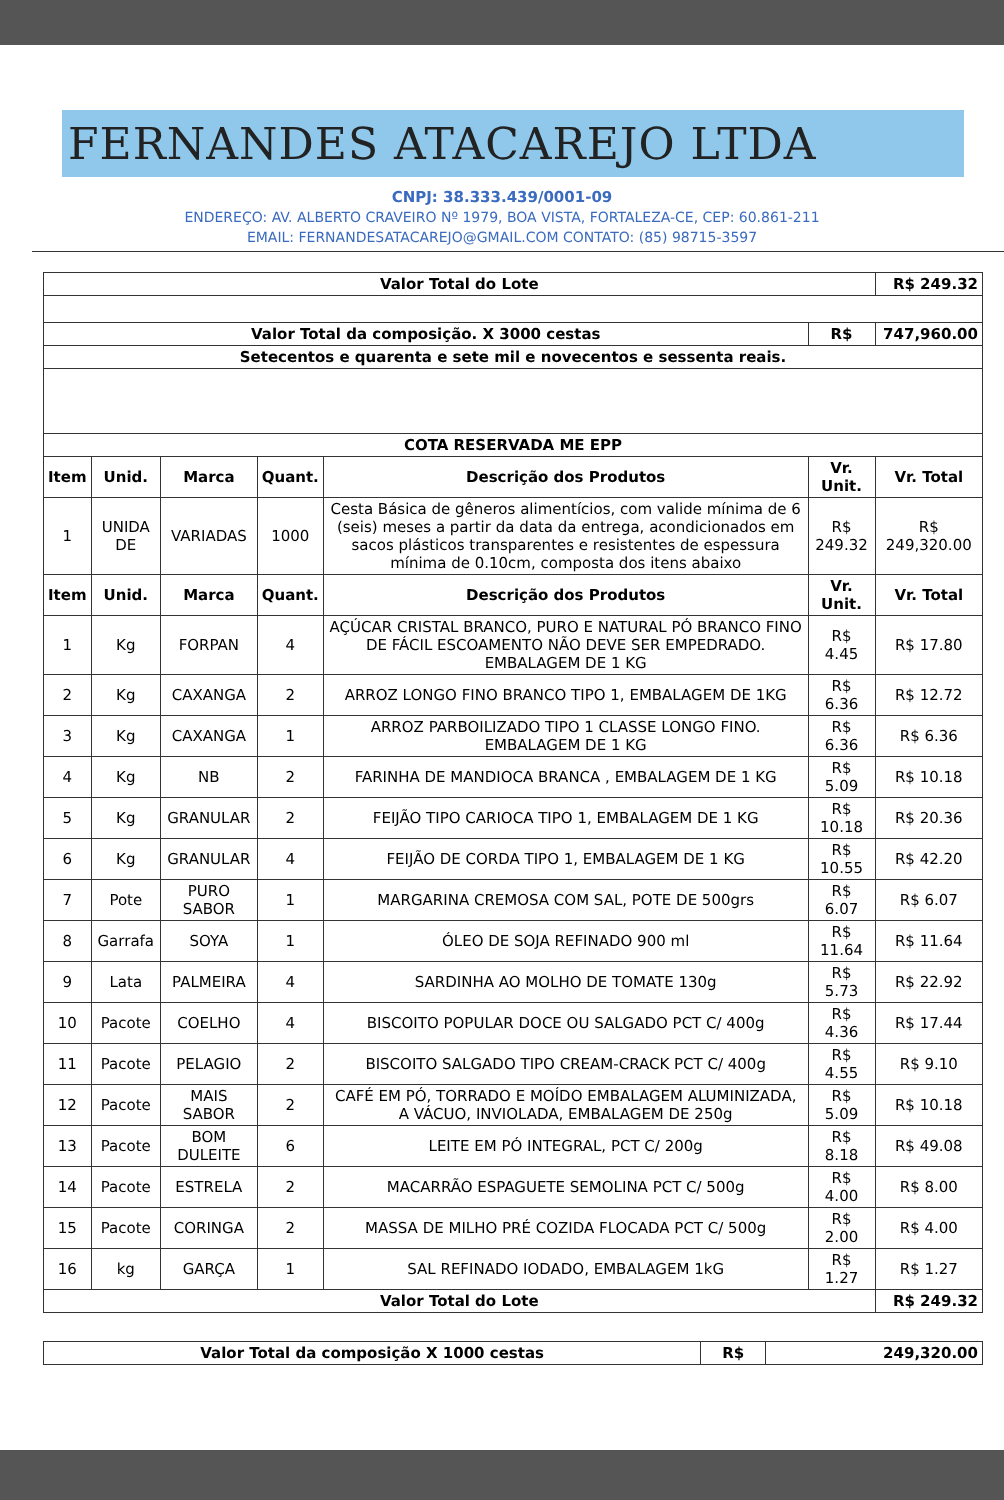FERNANDES ATACAREJO LTDA
CNPJ: 38.333.439/0001-09
ENDEREÇO: AV. ALBERTO CRAVEIRO Nº 1979, BOA VISTA, FORTALEZA-CE, CEP: 60.861-211
EMAIL: FERNANDESATACAREJO@GMAIL.COM CONTATO: (85) 98715-3597
| Valor Total do Lote | | | | | | R$ 249.32 |
| --- | --- | --- | --- | --- | --- | --- |
| Valor Total da composição. X 3000 cestas | | | | | R$ | 747,960.00 |
| Setecentos e quarenta e sete mil e novecentos e sessenta reais. | | | | | | |
| COTA RESERVADA ME EPP | | | | | | |
| Item | Unid. | Marca | Quant. | Descrição dos Produtos | Vr. Unit. | Vr. Total |
| 1 | UNIDA DE | VARIADAS | 1000 | Cesta Básica de gêneros alimentícios, com valide mínima de 6 (seis) meses a partir da data da entrega, acondicionados em sacos plásticos transparentes e resistentes de espessura mínima de 0.10cm, composta dos itens abaixo | R$ 249.32 | R$ 249,320.00 |
| Item | Unid. | Marca | Quant. | Descrição dos Produtos | Vr. Unit. | Vr. Total |
| 1 | Kg | FORPAN | 4 | AÇÚCAR CRISTAL BRANCO, PURO E NATURAL PÓ BRANCO FINO DE FÁCIL ESCOAMENTO NÃO DEVE SER EMPEDRADO. EMBALAGEM DE 1 KG | R$ 4.45 | R$ 17.80 |
| 2 | Kg | CAXANGA | 2 | ARROZ LONGO FINO BRANCO TIPO 1, EMBALAGEM DE 1KG | R$ 6.36 | R$ 12.72 |
| 3 | Kg | CAXANGA | 1 | ARROZ PARBOILIZADO TIPO 1 CLASSE LONGO FINO. EMBALAGEM DE 1 KG | R$ 6.36 | R$ 6.36 |
| 4 | Kg | NB | 2 | FARINHA DE MANDIOCA BRANCA , EMBALAGEM DE 1 KG | R$ 5.09 | R$ 10.18 |
| 5 | Kg | GRANULAR | 2 | FEIJÃO TIPO CARIOCA TIPO 1, EMBALAGEM DE 1 KG | R$ 10.18 | R$ 20.36 |
| 6 | Kg | GRANULAR | 4 | FEIJÃO DE CORDA TIPO 1, EMBALAGEM DE 1 KG | R$ 10.55 | R$ 42.20 |
| 7 | Pote | PURO SABOR | 1 | MARGARINA CREMOSA COM SAL, POTE DE 500grs | R$ 6.07 | R$ 6.07 |
| 8 | Garrafa | SOYA | 1 | ÓLEO DE SOJA REFINADO 900 ml | R$ 11.64 | R$ 11.64 |
| 9 | Lata | PALMEIRA | 4 | SARDINHA AO MOLHO DE TOMATE 130g | R$ 5.73 | R$ 22.92 |
| 10 | Pacote | COELHO | 4 | BISCOITO POPULAR DOCE OU SALGADO PCT C/ 400g | R$ 4.36 | R$ 17.44 |
| 11 | Pacote | PELAGIO | 2 | BISCOITO SALGADO TIPO CREAM-CRACK PCT C/ 400g | R$ 4.55 | R$ 9.10 |
| 12 | Pacote | MAIS SABOR | 2 | CAFÉ EM PÓ, TORRADO E MOÍDO EMBALAGEM ALUMINIZADA, A VÁCUO, INVIOLADA, EMBALAGEM DE 250g | R$ 5.09 | R$ 10.18 |
| 13 | Pacote | BOM DULEITE | 6 | LEITE EM PÓ INTEGRAL, PCT C/ 200g | R$ 8.18 | R$ 49.08 |
| 14 | Pacote | ESTRELA | 2 | MACARRÃO ESPAGUETE SEMOLINA PCT C/ 500g | R$ 4.00 | R$ 8.00 |
| 15 | Pacote | CORINGA | 2 | MASSA DE MILHO PRÉ COZIDA FLOCADA PCT C/ 500g | R$ 2.00 | R$ 4.00 |
| 16 | kg | GARÇA | 1 | SAL REFINADO IODADO, EMBALAGEM 1kG | R$ 1.27 | R$ 1.27 |
| Valor Total do Lote | | | | | | R$ 249.32 |
| Valor Total da composição X 1000 cestas | R$ | 249,320.00 |
| --- | --- | --- |